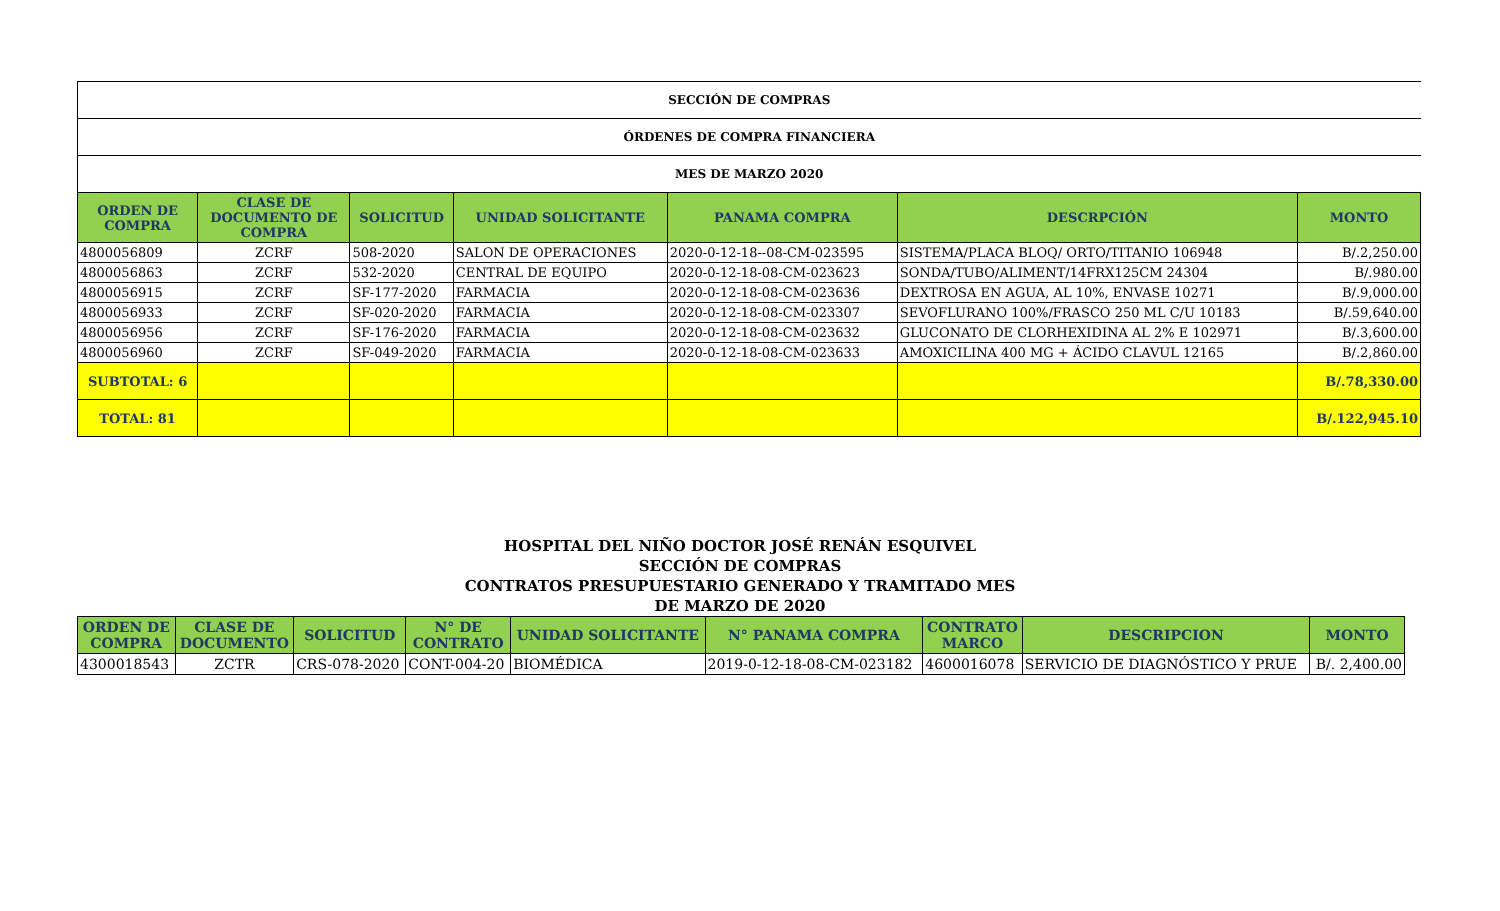| SECCIÓN DE COMPRAS | | | | | | |
| ÓRDENES DE COMPRA FINANCIERA | | | | | | |
| MES DE MARZO 2020 | | | | | | |
| ORDEN DE COMPRA | CLASE DE DOCUMENTO DE COMPRA | SOLICITUD | UNIDAD SOLICITANTE | PANAMA COMPRA | DESCRPCIÓN | MONTO |
| 4800056809 | ZCRF | 508-2020 | SALON DE OPERACIONES | 2020-0-12-18--08-CM-023595 | SISTEMA/PLACA BLOQ/ ORTO/TITANIO 106948 | B/.2,250.00 |
| 4800056863 | ZCRF | 532-2020 | CENTRAL DE EQUIPO | 2020-0-12-18-08-CM-023623 | SONDA/TUBO/ALIMENT/14FRX125CM 24304 | B/.980.00 |
| 4800056915 | ZCRF | SF-177-2020 | FARMACIA | 2020-0-12-18-08-CM-023636 | DEXTROSA EN AGUA, AL 10%, ENVASE 10271 | B/.9,000.00 |
| 4800056933 | ZCRF | SF-020-2020 | FARMACIA | 2020-0-12-18-08-CM-023307 | SEVOFLURANO 100%/FRASCO 250 ML C/U 10183 | B/.59,640.00 |
| 4800056956 | ZCRF | SF-176-2020 | FARMACIA | 2020-0-12-18-08-CM-023632 | GLUCONATO DE CLORHEXIDINA AL 2% E 102971 | B/.3,600.00 |
| 4800056960 | ZCRF | SF-049-2020 | FARMACIA | 2020-0-12-18-08-CM-023633 | AMOXICILINA 400 MG + ÁCIDO CLAVUL 12165 | B/.2,860.00 |
| SUBTOTAL: 6 | | | | | | B/.78,330.00 |
| TOTAL: 81 | | | | | | B/.122,945.10 |
HOSPITAL DEL NIÑO DOCTOR JOSÉ RENÁN ESQUIVEL
SECCIÓN DE COMPRAS
CONTRATOS PRESUPUESTARIO GENERADO Y TRAMITADO MES
DE MARZO DE 2020
| ORDEN DE COMPRA | CLASE DE DOCUMENTO | SOLICITUD | N° DE CONTRATO | UNIDAD SOLICITANTE | N° PANAMA COMPRA | CONTRATO MARCO | DESCRIPCION | MONTO |
| --- | --- | --- | --- | --- | --- | --- | --- | --- |
| 4300018543 | ZCTR | CRS-078-2020 | CONT-004-20 | BIOMÉDICA | 2019-0-12-18-08-CM-023182 | 4600016078 | SERVICIO DE DIAGNÓSTICO Y PRUE | B/. 2,400.00 |